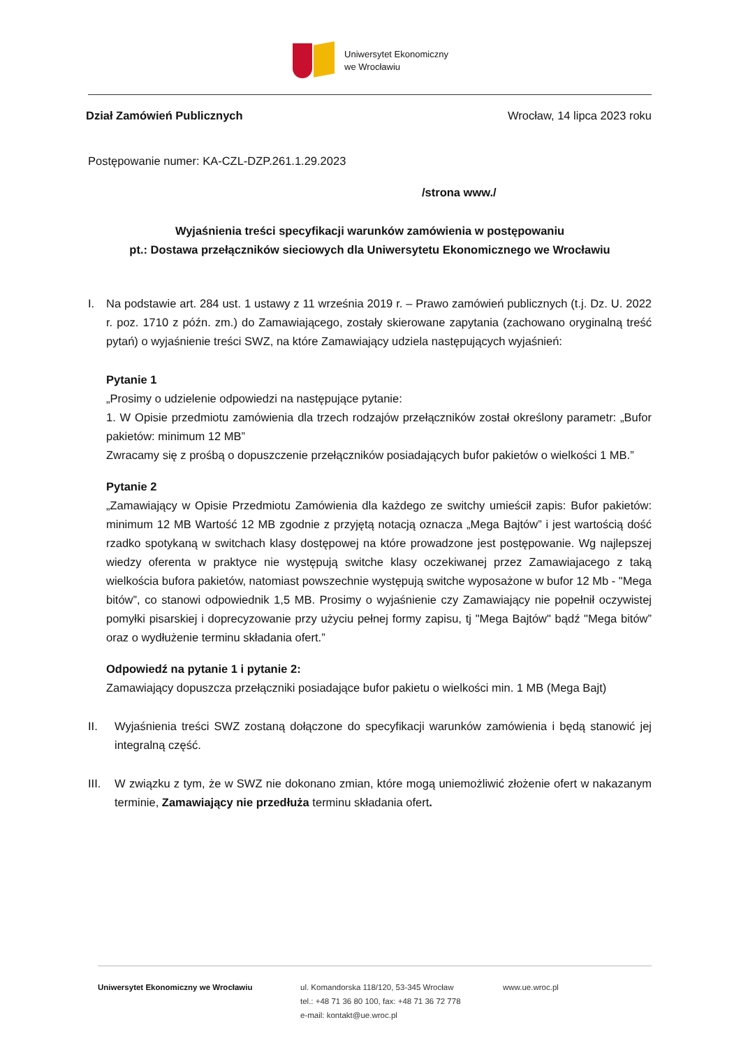Uniwersytet Ekonomiczny
we Wrocławiu
Dział Zamówień Publicznych Wrocław, 14 lipca 2023 roku
Postępowanie numer: KA-CZL-DZP.261.1.29.2023
/strona www./
Wyjaśnienia treści specyfikacji warunków zamówienia w postępowaniu
pt.: Dostawa przełączników sieciowych dla Uniwersytetu Ekonomicznego we Wrocławiu
I. Na podstawie art. 284 ust. 1 ustawy z 11 września 2019 r. – Prawo zamówień publicznych (t.j. Dz. U. 2022 r. poz. 1710 z późn. zm.) do Zamawiającego, zostały skierowane zapytania (zachowano oryginalną treść pytań) o wyjaśnienie treści SWZ, na które Zamawiający udziela następujących wyjaśnień:
Pytanie 1
„Prosimy o udzielenie odpowiedzi na następujące pytanie:
1. W Opisie przedmiotu zamówienia dla trzech rodzajów przełączników został określony parametr: „Bufor pakietów: minimum 12 MB”
Zwracamy się z prośbą o dopuszczenie przełączników posiadających bufor pakietów o wielkości 1 MB.”
Pytanie 2
„Zamawiający w Opisie Przedmiotu Zamówienia dla każdego ze switchy umieścił zapis: Bufor pakietów: minimum 12 MB Wartość 12 MB zgodnie z przyjętą notacją oznacza „Mega Bajtów” i jest wartością dość rzadko spotykaną w switchach klasy dostępowej na które prowadzone jest postępowanie. Wg najlepszej wiedzy oferenta w praktyce nie występują switche klasy oczekiwanej przez Zamawiajacego z taką wielkościa bufora pakietów, natomiast powszechnie występują switche wyposażone w bufor 12 Mb - "Mega bitów”, co stanowi odpowiednik 1,5 MB. Prosimy o wyjaśnienie czy Zamawiający nie popełnił oczywistej pomyłki pisarskiej i doprecyzowanie przy użyciu pełnej formy zapisu, tj "Mega Bajtów" bądź "Mega bitów” oraz o wydłużenie terminu składania ofert.”
Odpowiedź na pytanie 1 i pytanie 2:
Zamawiający dopuszcza przełączniki posiadające bufor pakietu o wielkości min. 1 MB (Mega Bajt)
II. Wyjaśnienia treści SWZ zostaną dołączone do specyfikacji warunków zamówienia i będą stanowić jej integralną część.
III.
W związku z tym, że w SWZ nie dokonano zmian, które mogą uniemożliwić złożenie ofert w nakazanym terminie, Zamawiający nie przedłuża terminu składania ofert.
Uniwersytet Ekonomiczny we Wrocławiu ul. Komandorska 118/120, 53-345 Wrocław
tel.: +48 71 36 80 100, fax: +48 71 36 72 778
e-mail: kontakt@ue.wroc.pl
www.ue.wroc.pl